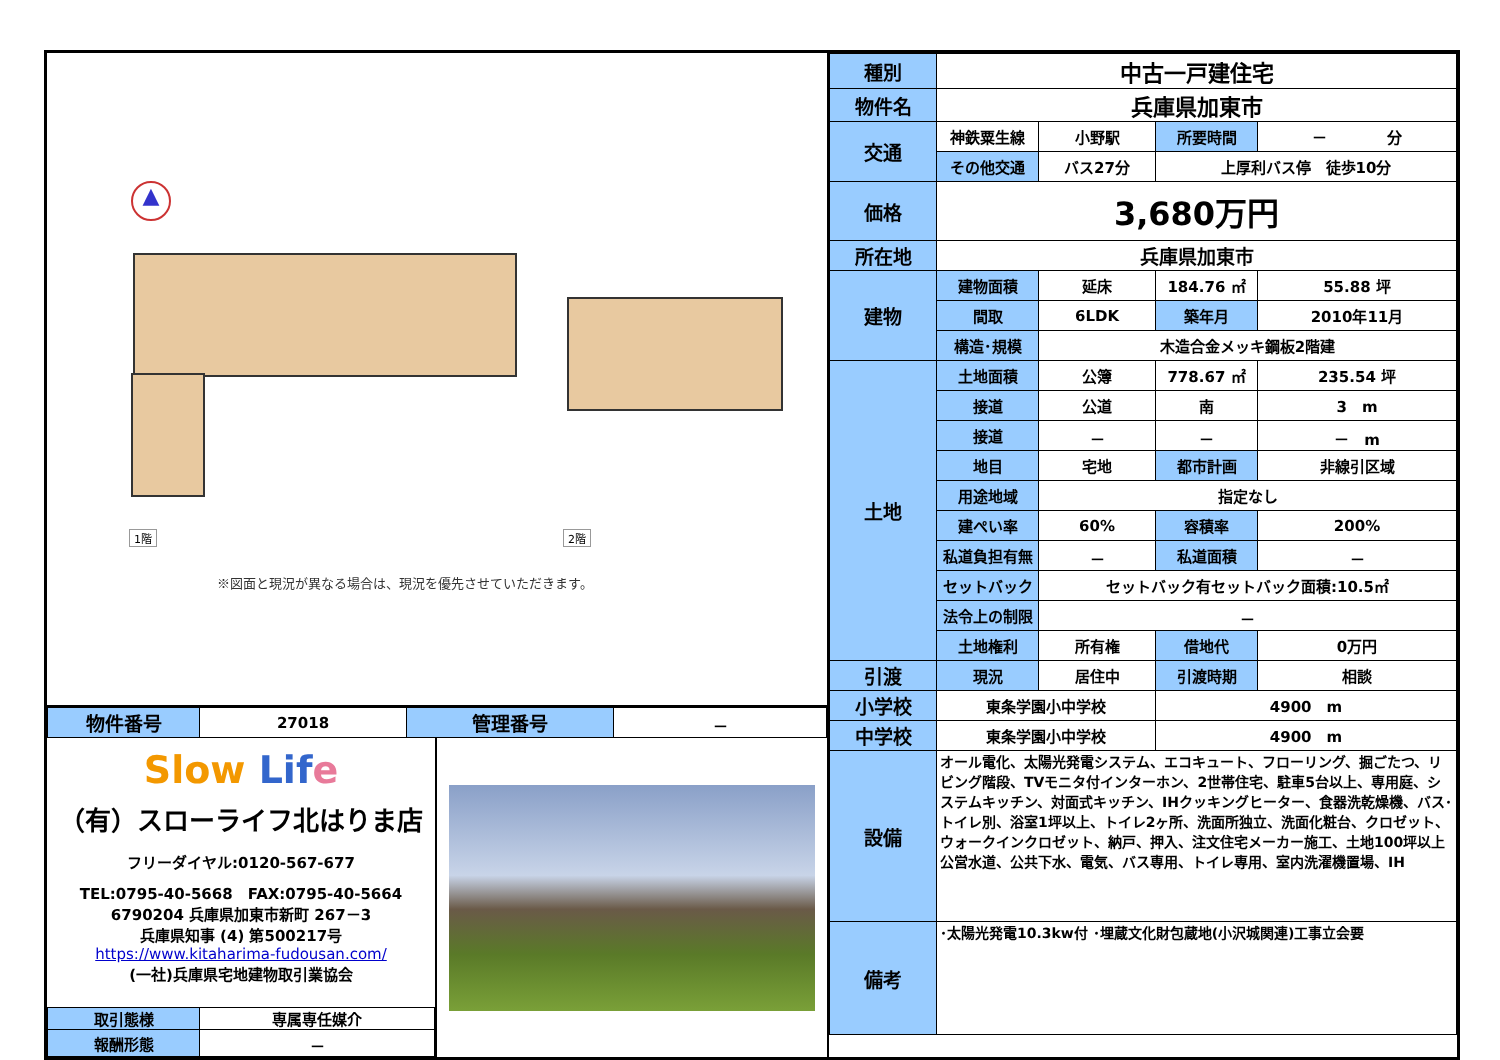▲
1階 2階
※図面と現況が異なる場合は、現況を優先させていただきます。
| 物件番号 | 27018 | 管理番号 | － |
Slow Lif e
（有）スローライフ北はりま店
フリーダイヤル:0120-567-677
TEL:0795-40-5668　FAX:0795-40-5664
6790204 兵庫県加東市新町 267－3
兵庫県知事 (4) 第500217号
https://www.kitaharima-fudousan.com/
(一社)兵庫県宅地建物取引業協会
| 取引態様 | 専属専任媒介 |
| 報酬形態 | － |
| 種別 | 中古一戸建住宅 | | | | |
| 物件名 | 兵庫県加東市 | | | | |
| 交通 | 神鉄粟生線 | 小野駅 | 所要時間 | － 分 | |
| | その他交通 | バス27分 | 上厚利バス停 徒歩10分 | | |
| 価格 | 3,680万円 | | | | |
| 所在地 | 兵庫県加東市 | | | | |
| 建物 | 建物面積 | 延床 | 184.76 ㎡ | | 55.88 坪 |
| | 間取 | 6LDK | 築年月 | 2010年11月 | |
| | 構造･規模 | 木造合金メッキ鋼板2階建 | | | |
| 土地 | 土地面積 | 公簿 | 778.67 ㎡ | | 235.54 坪 |
| | 接道 | 公道 | 南 | 3 m | |
| | 接道 | － | － | － m | |
| | 地目 | 宅地 | 都市計画 | 非線引区域 | |
| | 用途地域 | 指定なし | | | |
| | 建ぺい率 | 60% | 容積率 | 200% | |
| | 私道負担有無 | － | 私道面積 | － | |
| | セットバック | セットバック有セットバック面積:10.5㎡ | | | |
| | 法令上の制限 | － | | | |
| | 土地権利 | 所有権 | 借地代 | 0万円 | |
| 引渡 | 現況 | 居住中 | 引渡時期 | 相談 | |
| 小学校 | 東条学園小中学校 | | 4900 m | | |
| 中学校 | 東条学園小中学校 | | 4900 m | | |
| 設備 | オール電化、太陽光発電システム、エコキュート、フローリング、掘ごたつ、リビング階段、TVモニタ付インターホン、2世帯住宅、駐車5台以上、専用庭、システムキッチン、対面式キッチン、IHクッキングヒーター、食器洗乾燥機、バス･トイレ別、浴室1坪以上、トイレ2ヶ所、洗面所独立、洗面化粧台、クロゼット、ウォークインクロゼット、納戸、押入、注文住宅メーカー施工、土地100坪以上 公営水道、公共下水、電気、バス専用、トイレ専用、室内洗濯機置場、IH | | | | |
| 備考 | ･太陽光発電10.3kw付 ･埋蔵文化財包蔵地(小沢城関連)工事立会要 | | | | |